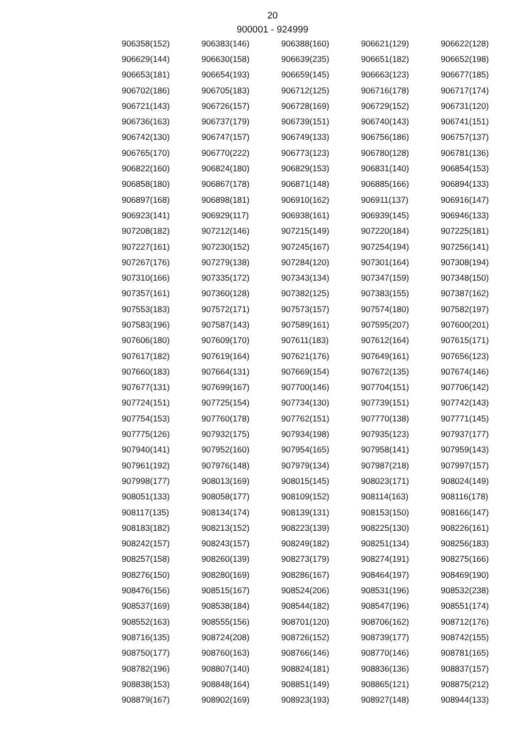20
900001 - 924999
| 906358(152) | 906383(146) | 906388(160) | 906621(129) | 906622(128) |
| 906629(144) | 906630(158) | 906639(235) | 906651(182) | 906652(198) |
| 906653(181) | 906654(193) | 906659(145) | 906663(123) | 906677(185) |
| 906702(186) | 906705(183) | 906712(125) | 906716(178) | 906717(174) |
| 906721(143) | 906726(157) | 906728(169) | 906729(152) | 906731(120) |
| 906736(163) | 906737(179) | 906739(151) | 906740(143) | 906741(151) |
| 906742(130) | 906747(157) | 906749(133) | 906756(186) | 906757(137) |
| 906765(170) | 906770(222) | 906773(123) | 906780(128) | 906781(136) |
| 906822(160) | 906824(180) | 906829(153) | 906831(140) | 906854(153) |
| 906858(180) | 906867(178) | 906871(148) | 906885(166) | 906894(133) |
| 906897(168) | 906898(181) | 906910(162) | 906911(137) | 906916(147) |
| 906923(141) | 906929(117) | 906938(161) | 906939(145) | 906946(133) |
| 907208(182) | 907212(146) | 907215(149) | 907220(184) | 907225(181) |
| 907227(161) | 907230(152) | 907245(167) | 907254(194) | 907256(141) |
| 907267(176) | 907279(138) | 907284(120) | 907301(164) | 907308(194) |
| 907310(166) | 907335(172) | 907343(134) | 907347(159) | 907348(150) |
| 907357(161) | 907360(128) | 907382(125) | 907383(155) | 907387(162) |
| 907553(183) | 907572(171) | 907573(157) | 907574(180) | 907582(197) |
| 907583(196) | 907587(143) | 907589(161) | 907595(207) | 907600(201) |
| 907606(180) | 907609(170) | 907611(183) | 907612(164) | 907615(171) |
| 907617(182) | 907619(164) | 907621(176) | 907649(161) | 907656(123) |
| 907660(183) | 907664(131) | 907669(154) | 907672(135) | 907674(146) |
| 907677(131) | 907699(167) | 907700(146) | 907704(151) | 907706(142) |
| 907724(151) | 907725(154) | 907734(130) | 907739(151) | 907742(143) |
| 907754(153) | 907760(178) | 907762(151) | 907770(138) | 907771(145) |
| 907775(126) | 907932(175) | 907934(198) | 907935(123) | 907937(177) |
| 907940(141) | 907952(160) | 907954(165) | 907958(141) | 907959(143) |
| 907961(192) | 907976(148) | 907979(134) | 907987(218) | 907997(157) |
| 907998(177) | 908013(169) | 908015(145) | 908023(171) | 908024(149) |
| 908051(133) | 908058(177) | 908109(152) | 908114(163) | 908116(178) |
| 908117(135) | 908134(174) | 908139(131) | 908153(150) | 908166(147) |
| 908183(182) | 908213(152) | 908223(139) | 908225(130) | 908226(161) |
| 908242(157) | 908243(157) | 908249(182) | 908251(134) | 908256(183) |
| 908257(158) | 908260(139) | 908273(179) | 908274(191) | 908275(166) |
| 908276(150) | 908280(169) | 908286(167) | 908464(197) | 908469(190) |
| 908476(156) | 908515(167) | 908524(206) | 908531(196) | 908532(238) |
| 908537(169) | 908538(184) | 908544(182) | 908547(196) | 908551(174) |
| 908552(163) | 908555(156) | 908701(120) | 908706(162) | 908712(176) |
| 908716(135) | 908724(208) | 908726(152) | 908739(177) | 908742(155) |
| 908750(177) | 908760(163) | 908766(146) | 908770(146) | 908781(165) |
| 908782(196) | 908807(140) | 908824(181) | 908836(136) | 908837(157) |
| 908838(153) | 908848(164) | 908851(149) | 908865(121) | 908875(212) |
| 908879(167) | 908902(169) | 908923(193) | 908927(148) | 908944(133) |